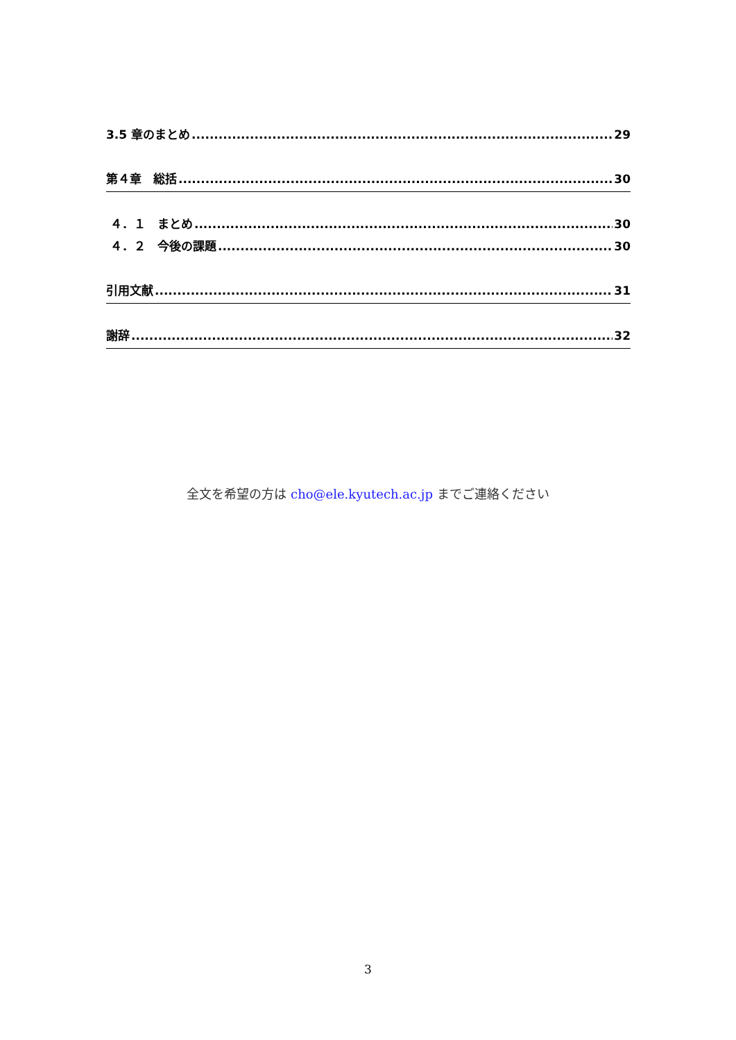3.5 章のまとめ 29
第４章　総括 30
４．１　まとめ 30
４．２　今後の課題 30
引用文献 31
謝辞 32
全文を希望の方は cho@ele.kyutech.ac.jp までご連絡ください
3